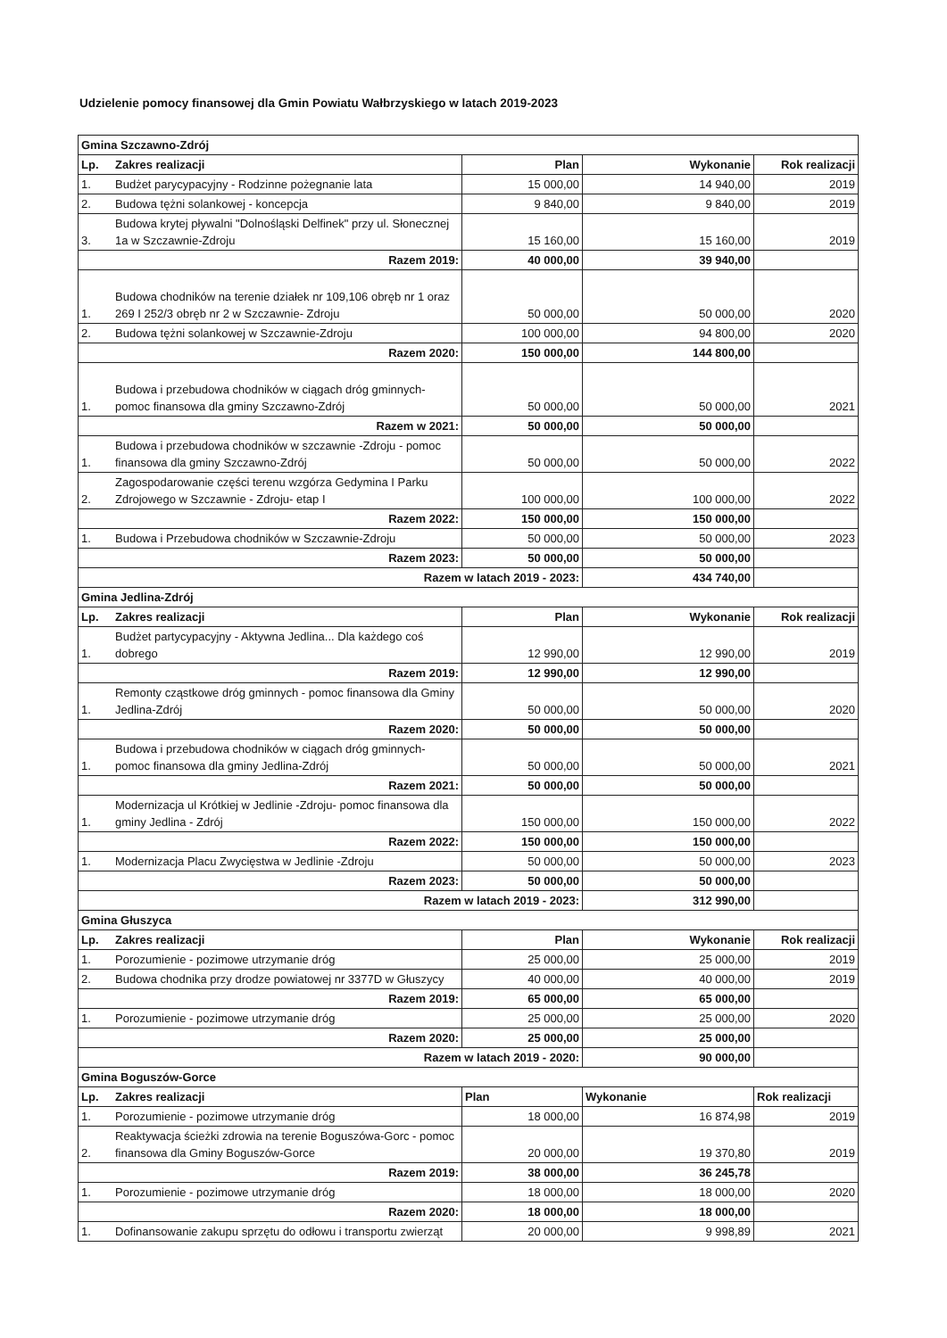Udzielenie pomocy finansowej dla Gmin Powiatu Wałbrzyskiego w latach 2019-2023
| Gmina Szczawno-Zdrój | | | | |
| Lp. | Zakres realizacji | Plan | Wykonanie | Rok realizacji |
| 1. | Budżet parycypacyjny - Rodzinne pożegnanie lata | 15 000,00 | 14 940,00 | 2019 |
| 2. | Budowa tężni solankowej - koncepcja | 9 840,00 | 9 840,00 | 2019 |
| 3. | Budowa krytej pływalni "Dolnośląski Delfinek" przy ul. Słonecznej 1a w Szczawnie-Zdroju | 15 160,00 | 15 160,00 | 2019 |
| Razem 2019: | | 40 000,00 | 39 940,00 | |
| 1. | Budowa chodników na terenie działek nr 109,106 obręb nr 1 oraz 269 I 252/3 obręb nr 2 w Szczawnie- Zdroju | 50 000,00 | 50 000,00 | 2020 |
| 2. | Budowa tężni solankowej w Szczawnie-Zdroju | 100 000,00 | 94 800,00 | 2020 |
| Razem 2020: | | 150 000,00 | 144 800,00 | |
| 1. | Budowa i przebudowa chodników w ciągach dróg gminnych- pomoc finansowa dla gminy Szczawno-Zdrój | 50 000,00 | 50 000,00 | 2021 |
| Razem w 2021: | | 50 000,00 | 50 000,00 | |
| 1. | Budowa i przebudowa chodników w szczawnie -Zdroju - pomoc finansowa dla gminy Szczawno-Zdrój | 50 000,00 | 50 000,00 | 2022 |
| 2. | Zagospodarowanie części terenu wzgórza Gedymina I Parku Zdrojowego w Szczawnie - Zdroju- etap I | 100 000,00 | 100 000,00 | 2022 |
| Razem 2022: | | 150 000,00 | 150 000,00 | |
| 1. | Budowa i Przebudowa chodników w Szczawnie-Zdroju | 50 000,00 | 50 000,00 | 2023 |
| Razem 2023: | | 50 000,00 | 50 000,00 | |
| Razem w latach 2019 - 2023: | | | 434 740,00 | |
| Gmina Jedlina-Zdrój | | | | |
| Lp. | Zakres realizacji | Plan | Wykonanie | Rok realizacji |
| 1. | Budżet partycypacyjny - Aktywna Jedlina... Dla każdego coś dobrego | 12 990,00 | 12 990,00 | 2019 |
| Razem 2019: | | 12 990,00 | 12 990,00 | |
| 1. | Remonty cząstkowe dróg gminnych - pomoc finansowa dla Gminy Jedlina-Zdrój | 50 000,00 | 50 000,00 | 2020 |
| Razem 2020: | | 50 000,00 | 50 000,00 | |
| 1. | Budowa i przebudowa chodników w ciągach dróg gminnych- pomoc finansowa dla gminy Jedlina-Zdrój | 50 000,00 | 50 000,00 | 2021 |
| Razem 2021: | | 50 000,00 | 50 000,00 | |
| 1. | Modernizacja ul Krótkiej w Jedlinie -Zdroju- pomoc finansowa dla gminy Jedlina - Zdrój | 150 000,00 | 150 000,00 | 2022 |
| Razem 2022: | | 150 000,00 | 150 000,00 | |
| 1. | Modernizacja Placu Zwycięstwa w Jedlinie -Zdroju | 50 000,00 | 50 000,00 | 2023 |
| Razem 2023: | | 50 000,00 | 50 000,00 | |
| Razem w latach 2019 - 2023: | | | 312 990,00 | |
| Gmina Głuszyca | | | | |
| Lp. | Zakres realizacji | Plan | Wykonanie | Rok realizacji |
| 1. | Porozumienie - pozimowe utrzymanie dróg | 25 000,00 | 25 000,00 | 2019 |
| 2. | Budowa chodnika przy drodze powiatowej nr 3377D w Głuszycy | 40 000,00 | 40 000,00 | 2019 |
| Razem 2019: | | 65 000,00 | 65 000,00 | |
| 1. | Porozumienie - pozimowe utrzymanie dróg | 25 000,00 | 25 000,00 | 2020 |
| Razem 2020: | | 25 000,00 | 25 000,00 | |
| Razem w latach 2019 - 2020: | | | 90 000,00 | |
| Gmina Boguszów-Gorce | | | | |
| Lp. | Zakres realizacji | Plan | Wykonanie | Rok realizacji |
| 1. | Porozumienie - pozimowe utrzymanie dróg | 18 000,00 | 16 874,98 | 2019 |
| 2. | Reaktywacja ścieżki zdrowia na terenie Boguszówa-Gorc - pomoc finansowa dla Gminy Boguszów-Gorce | 20 000,00 | 19 370,80 | 2019 |
| Razem 2019: | | 38 000,00 | 36 245,78 | |
| 1. | Porozumienie - pozimowe utrzymanie dróg | 18 000,00 | 18 000,00 | 2020 |
| Razem 2020: | | 18 000,00 | 18 000,00 | |
| 1. | Dofinansowanie zakupu sprzętu do odłowu i transportu zwierząt | 20 000,00 | 9 998,89 | 2021 |